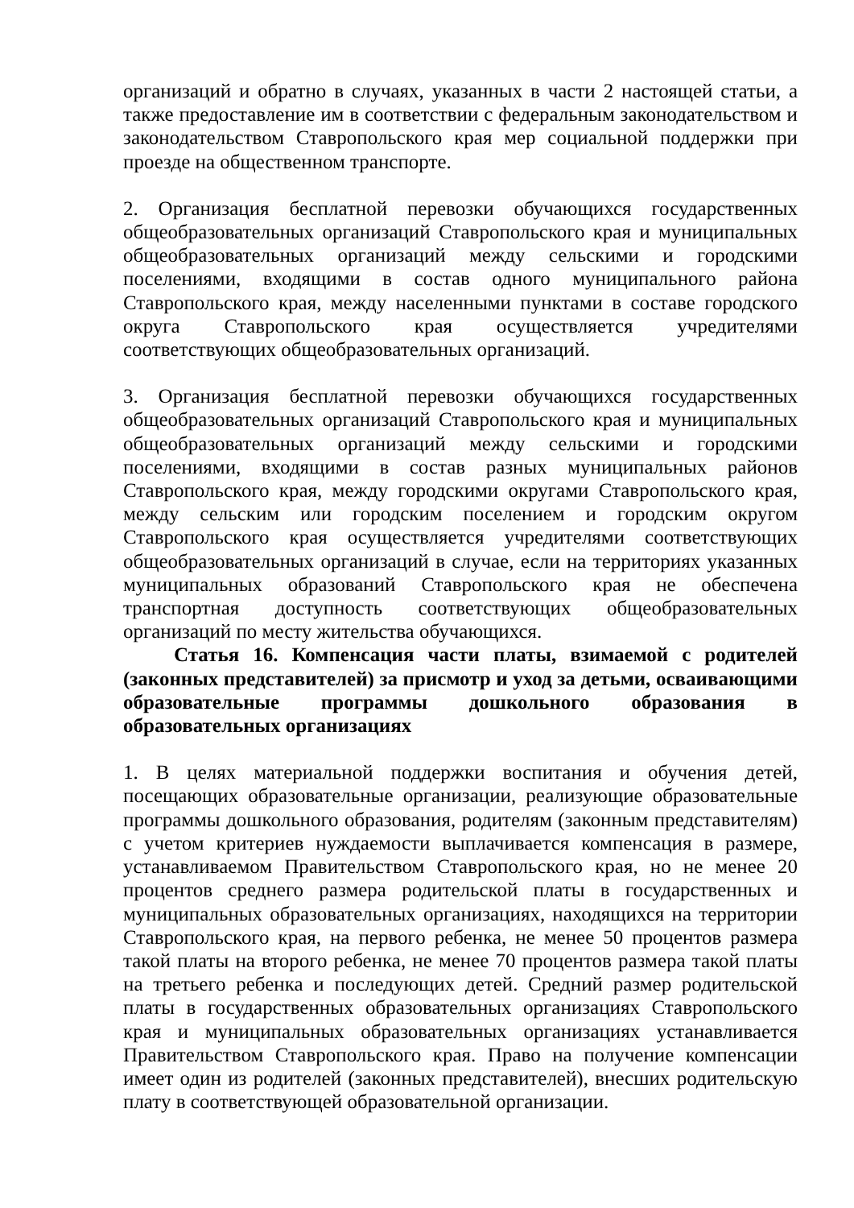организаций и обратно в случаях, указанных в части 2 настоящей статьи, а также предоставление им в соответствии с федеральным законодательством и законодательством Ставропольского края мер социальной поддержки при проезде на общественном транспорте.
2. Организация бесплатной перевозки обучающихся государственных общеобразовательных организаций Ставропольского края и муниципальных общеобразовательных организаций между сельскими и городскими поселениями, входящими в состав одного муниципального района Ставропольского края, между населенными пунктами в составе городского округа Ставропольского края осуществляется учредителями соответствующих общеобразовательных организаций.
3. Организация бесплатной перевозки обучающихся государственных общеобразовательных организаций Ставропольского края и муниципальных общеобразовательных организаций между сельскими и городскими поселениями, входящими в состав разных муниципальных районов Ставропольского края, между городскими округами Ставропольского края, между сельским или городским поселением и городским округом Ставропольского края осуществляется учредителями соответствующих общеобразовательных организаций в случае, если на территориях указанных муниципальных образований Ставропольского края не обеспечена транспортная доступность соответствующих общеобразовательных организаций по месту жительства обучающихся.
Статья 16. Компенсация части платы, взимаемой с родителей (законных представителей) за присмотр и уход за детьми, осваивающими образовательные программы дошкольного образования в образовательных организациях
1. В целях материальной поддержки воспитания и обучения детей, посещающих образовательные организации, реализующие образовательные программы дошкольного образования, родителям (законным представителям) с учетом критериев нуждаемости выплачивается компенсация в размере, устанавливаемом Правительством Ставропольского края, но не менее 20 процентов среднего размера родительской платы в государственных и муниципальных образовательных организациях, находящихся на территории Ставропольского края, на первого ребенка, не менее 50 процентов размера такой платы на второго ребенка, не менее 70 процентов размера такой платы на третьего ребенка и последующих детей. Средний размер родительской платы в государственных образовательных организациях Ставропольского края и муниципальных образовательных организациях устанавливается Правительством Ставропольского края. Право на получение компенсации имеет один из родителей (законных представителей), внесших родительскую плату в соответствующей образовательной организации.